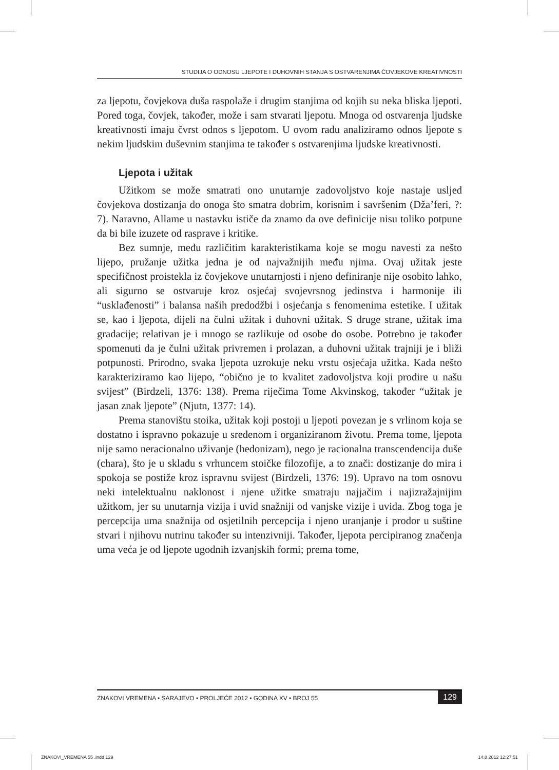STUDIJA O ODNOSU LJEPOTE I DUHOVNIH STANJA S OSTVARENJIMA ČOVJEKOVE KREATIVNOSTI
za ljepotu, čovjekova duša raspolaže i drugim stanjima od kojih su neka bliska ljepoti. Pored toga, čovjek, također, može i sam stvarati ljepotu. Mnoga od ostvarenja ljudske kreativnosti imaju čvrst odnos s ljepotom. U ovom radu analiziramo odnos ljepote s nekim ljudskim duševnim stanjima te također s ostvarenjima ljudske kreativnosti.
Ljepota i užitak
Užitkom se može smatrati ono unutarnje zadovoljstvo koje nastaje usljed čovjekova dostizanja do onoga što smatra dobrim, korisnim i savršenim (Dža’feri, ?: 7). Naravno, Allame u nastavku ističe da znamo da ove definicije nisu toliko potpune da bi bile izuzete od rasprave i kritike.
Bez sumnje, među različitim karakteristikama koje se mogu navesti za nešto lijepo, pružanje užitka jedna je od najvažnijih među njima. Ovaj užitak jeste specifičnost proistekla iz čovjekove unutarnjosti i njeno definiranje nije osobito lahko, ali sigurno se ostvaruje kroz osjećaj svojevrsnog jedinstva i harmonije ili “usklađenosti” i balansa naših predodžbi i osjećanja s fenomenima estetike. I užitak se, kao i ljepota, dijeli na čulni užitak i duhovni užitak. S druge strane, užitak ima gradacije; relativan je i mnogo se razlikuje od osobe do osobe. Potrebno je također spomenuti da je čulni užitak privremen i prolazan, a duhovni užitak trajniji je i bliži potpunosti. Prirodno, svaka ljepota uzrokuje neku vrstu osjećaja užitka. Kada nešto karakteriziramo kao lijepo, “obično je to kvalitet zadovoljstva koji prodire u našu svijest” (Birdzeli, 1376: 138). Prema riječima Tome Akvinskog, također “užitak je jasan znak ljepote” (Njutn, 1377: 14).
Prema stanovištu stoika, užitak koji postoji u ljepoti povezan je s vrlinom koja se dostatno i ispravno pokazuje u sređenom i organiziranom životu. Prema tome, ljepota nije samo neracionalno uživanje (hedonizam), nego je racionalna transcendencija duše (chara), što je u skladu s vrhuncem stoičke filozofije, a to znači: dostizanje do mira i spokoja se postiže kroz ispravnu svijest (Birdzeli, 1376: 19). Upravo na tom osnovu neki intelektualnu naklonost i njene užitke smatraju najjačim i najizražajnijim užitkom, jer su unutarnja vizija i uvid snažniji od vanjske vizije i uvida. Zbog toga je percepcija uma snažnija od osjetilnih percepcija i njeno uranjanje i prodor u suštine stvari i njihovu nutrinu također su intenzivniji. Također, ljepota percipiranog značenja uma veća je od ljepote ugodnih izvanjskih formi; prema tome,
ZNAKOVI VREMENA • SARAJEVO • PROLJEĆE 2012 • GODINA XV • BROJ 55 129
ZNAKOVI_VREMENA 55 .indd 129 14.8.2012 12:27:51